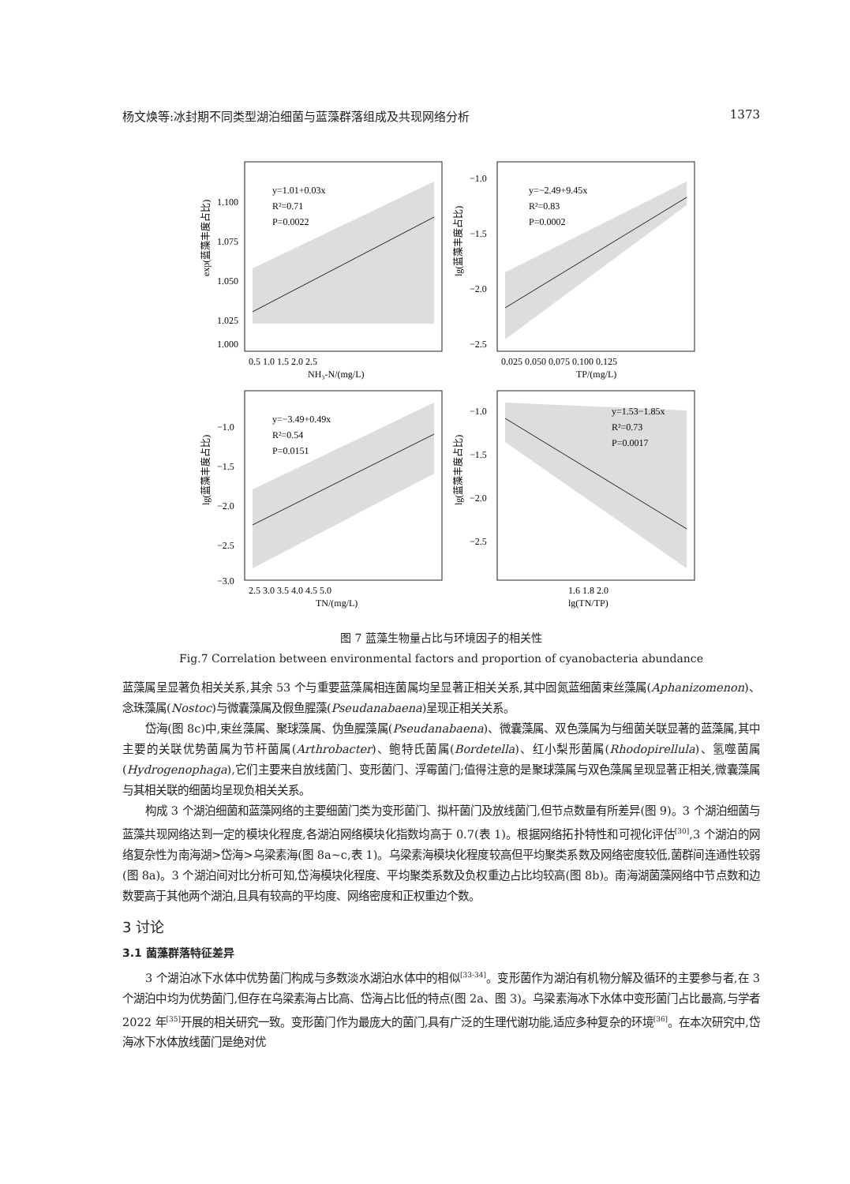杨文焕等:冰封期不同类型湖泊细菌与蓝藻群落组成及共现网络分析 1373
y=1.01+0.03x
R²=0.71
P=0.0022
y=−2.49+9.45x
R²=0.83
P=0.0002
y=−3.49+0.49x
R²=0.54
P=0.0151
y=1.53−1.85x
R²=0.73
P=0.0017
1.100
1.075
1.050
1.025
1.000
−1.0
−1.5
−2.0
−2.5
−1.0
−1.5
−2.0
−2.5
−3.0
−1.0
−1.5
−2.0
−2.5
0.5 1.0 1.5 2.0 2.5
0.025 0.050 0.075 0.100 0.125
2.5 3.0 3.5 4.0 4.5 5.0
1.6 1.8 2.0
NH₃-N/(mg/L)
TP/(mg/L)
TN/(mg/L)
lg(TN/TP)
exp(蓝藻丰度占比)
lg(蓝藻丰度占比)
lg(蓝藻丰度占比)
lg(蓝藻丰度占比)
图 7 蓝藻生物量占比与环境因子的相关性
Fig.7 Correlation between environmental factors and proportion of cyanobacteria abundance
蓝藻属呈显著负相关关系,其余 53 个与重要蓝藻属相连菌属均呈显著正相关关系,其中固氮蓝细菌束丝藻属(Aphanizomenon)、念珠藻属(Nostoc)与微囊藻属及假鱼腥藻(Pseudanabaena)呈现正相关关系。
岱海(图 8c)中,束丝藻属、聚球藻属、伪鱼腥藻属(Pseudanabaena)、微囊藻属、双色藻属为与细菌关联显著的蓝藻属,其中主要的关联优势菌属为节杆菌属(Arthrobacter)、鲍特氏菌属(Bordetella)、红小梨形菌属(Rhodopirellula)、氢噬菌属(Hydrogenophaga),它们主要来自放线菌门、变形菌门、浮霉菌门;值得注意的是聚球藻属与双色藻属呈现显著正相关,微囊藻属与其相关联的细菌均呈现负相关关系。
构成 3 个湖泊细菌和蓝藻网络的主要细菌门类为变形菌门、拟杆菌门及放线菌门,但节点数量有所差异(图 9)。3 个湖泊细菌与蓝藻共现网络达到一定的模块化程度,各湖泊网络模块化指数均高于 0.7(表 1)。根据网络拓扑特性和可视化评估<sup>[30]</sup>,3 个湖泊的网络复杂性为南海湖>岱海>乌梁素海(图 8a~c,表 1)。乌梁素海模块化程度较高但平均聚类系数及网络密度较低,菌群间连通性较弱(图 8a)。3 个湖泊间对比分析可知,岱海模块化程度、平均聚类系数及负权重边占比均较高(图 8b)。南海湖菌藻网络中节点数和边数要高于其他两个湖泊,且具有较高的平均度、网络密度和正权重边个数。
3 讨论
3.1 菌藻群落特征差异
3 个湖泊冰下水体中优势菌门构成与多数淡水湖泊水体中的相似<sup>[33-34]</sup>。变形菌作为湖泊有机物分解及循环的主要参与者,在 3 个湖泊中均为优势菌门,但存在乌梁素海占比高、岱海占比低的特点(图 2a、图 3)。乌梁素海冰下水体中变形菌门占比最高,与学者 2022 年<sup>[35]</sup>开展的相关研究一致。变形菌门作为最庞大的菌门,具有广泛的生理代谢功能,适应多种复杂的环境<sup>[36]</sup>。在本次研究中,岱海冰下水体放线菌门是绝对优